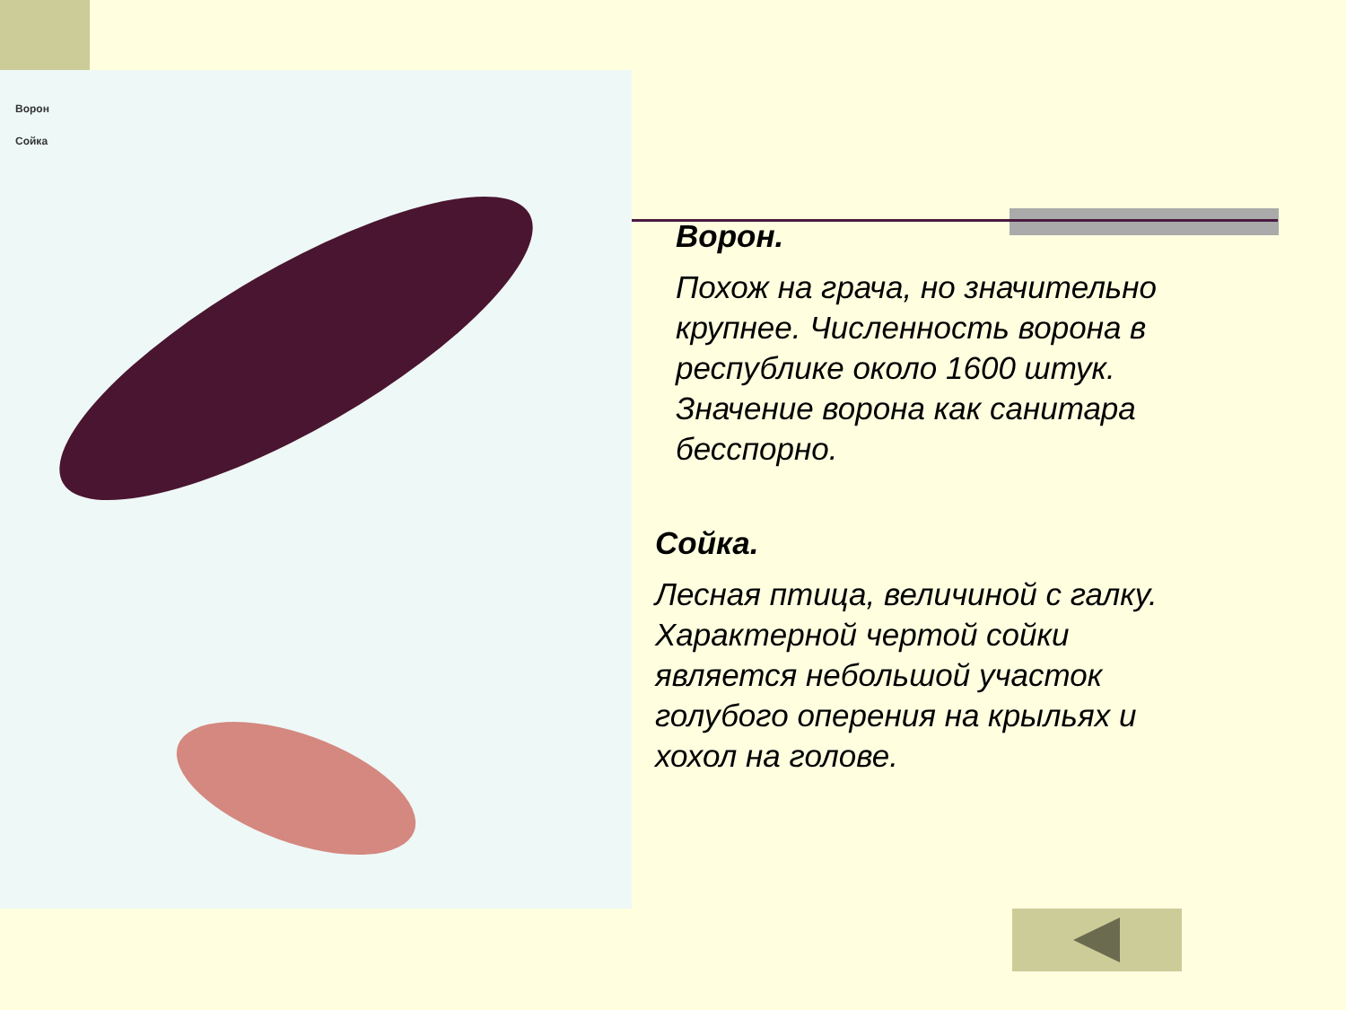Ворон
Сойка
Ворон.
Похож на грача, но значительно крупнее. Численность ворона в республике около 1600 штук. Значение ворона как санитара бесспорно.
Сойка.
Лесная птица, величиной с галку. Характерной чертой сойки является небольшой участок голубого оперения на крыльях и хохол на голове.